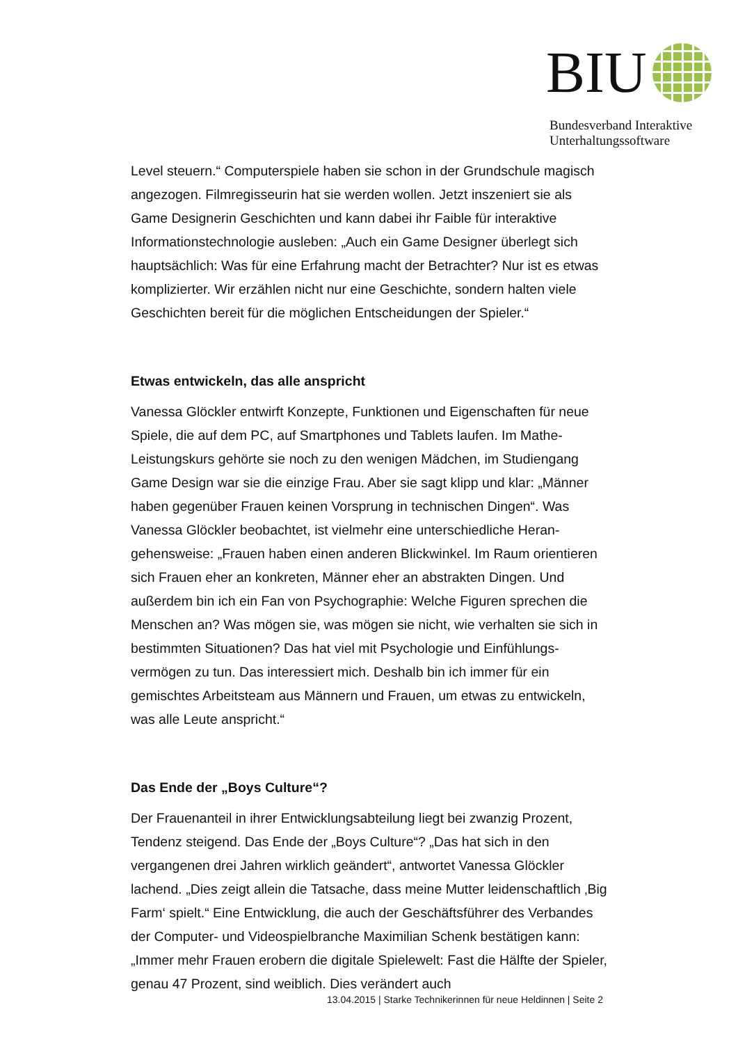BIU
Bundesverband Interaktive
Unterhaltungssoftware
Level steuern.“ Computerspiele haben sie schon in der Grundschule magisch angezogen. Filmregisseurin hat sie werden wollen. Jetzt inszeniert sie als Game Designerin Geschichten und kann dabei ihr Faible für interaktive Informationstechnologie ausleben: „Auch ein Game Designer überlegt sich hauptsächlich: Was für eine Erfahrung macht der Betrachter? Nur ist es etwas komplizierter. Wir erzählen nicht nur eine Geschichte, sondern halten viele Geschichten bereit für die möglichen Entscheidungen der Spieler.“
Etwas entwickeln, das alle anspricht
Vanessa Glöckler entwirft Konzepte, Funktionen und Eigenschaften für neue Spiele, die auf dem PC, auf Smartphones und Tablets laufen. Im Mathe-Leistungskurs gehörte sie noch zu den wenigen Mädchen, im Studiengang Game Design war sie die einzige Frau. Aber sie sagt klipp und klar: „Männer haben gegenüber Frauen keinen Vorsprung in technischen Dingen“. Was Vanessa Glöckler beobachtet, ist vielmehr eine unterschiedliche Heran-gehensweise: „Frauen haben einen anderen Blickwinkel. Im Raum orientieren sich Frauen eher an konkreten, Männer eher an abstrakten Dingen. Und außerdem bin ich ein Fan von Psychographie: Welche Figuren sprechen die Menschen an? Was mögen sie, was mögen sie nicht, wie verhalten sie sich in bestimmten Situationen? Das hat viel mit Psychologie und Einfühlungs-vermögen zu tun. Das interessiert mich. Deshalb bin ich immer für ein gemischtes Arbeitsteam aus Männern und Frauen, um etwas zu entwickeln, was alle Leute anspricht.“
Das Ende der „Boys Culture“?
Der Frauenanteil in ihrer Entwicklungsabteilung liegt bei zwanzig Prozent, Tendenz steigend. Das Ende der „Boys Culture“? „Das hat sich in den vergangenen drei Jahren wirklich geändert“, antwortet Vanessa Glöckler lachend. „Dies zeigt allein die Tatsache, dass meine Mutter leidenschaftlich ‚Big Farm‘ spielt.“ Eine Entwicklung, die auch der Geschäftsführer des Verbandes der Computer- und Videospielbranche Maximilian Schenk bestätigen kann: „Immer mehr Frauen erobern die digitale Spielewelt: Fast die Hälfte der Spieler, genau 47 Prozent, sind weiblich. Dies verändert auch
13.04.2015 | Starke Technikerinnen für neue Heldinnen | Seite 2